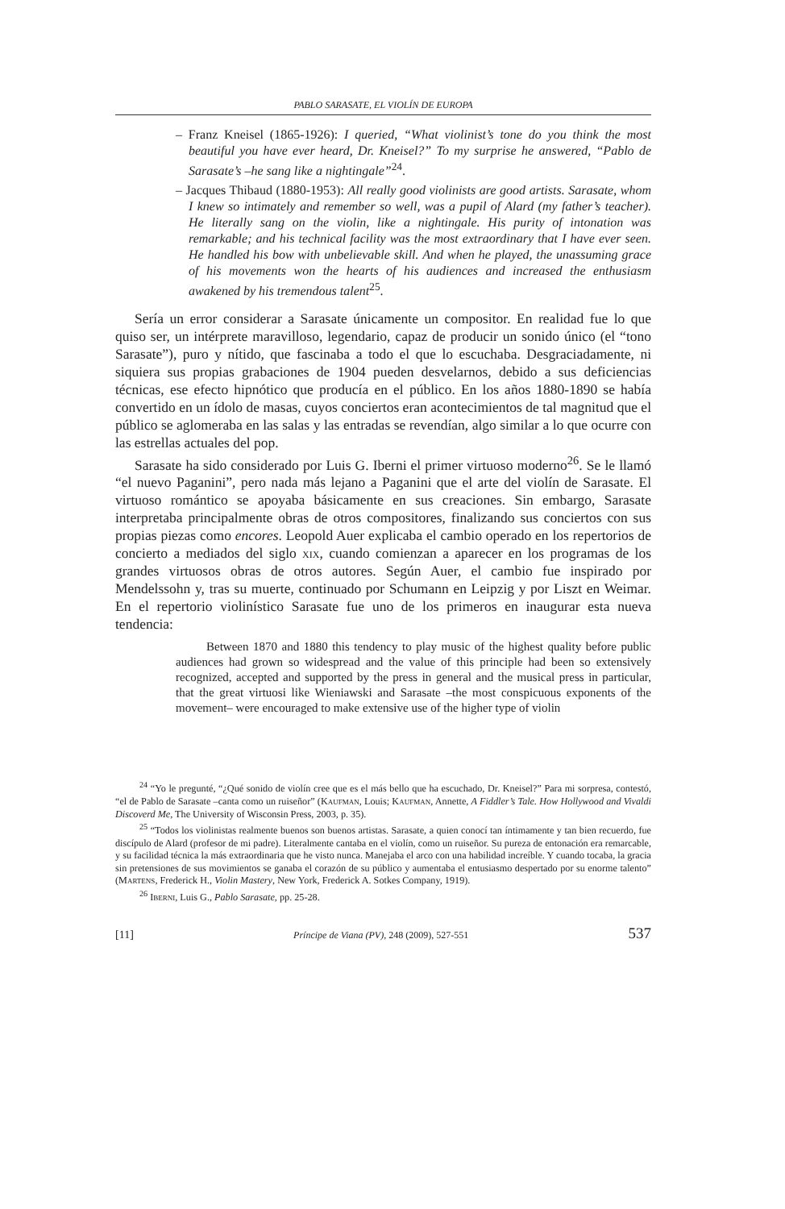PABLO SARASATE, EL VIOLÍN DE EUROPA
– Franz Kneisel (1865-1926): I queried, “What violinist’s tone do you think the most beautiful you have ever heard, Dr. Kneisel?” To my surprise he answered, “Pablo de Sarasate’s –he sang like a nightingale”<sup>24</sup>.
– Jacques Thibaud (1880-1953): All really good violinists are good artists. Sarasate, whom I knew so intimately and remember so well, was a pupil of Alard (my father’s teacher). He literally sang on the violin, like a nightingale. His purity of intonation was remarkable; and his technical facility was the most extraordinary that I have ever seen. He handled his bow with unbelievable skill. And when he played, the unassuming grace of his movements won the hearts of his audiences and increased the enthusiasm awakened by his tremendous talent<sup>25</sup>.
Sería un error considerar a Sarasate únicamente un compositor. En realidad fue lo que quiso ser, un intérprete maravilloso, legendario, capaz de producir un sonido único (el “tono Sarasate”), puro y nítido, que fascinaba a todo el que lo escuchaba. Desgraciadamente, ni siquiera sus propias grabaciones de 1904 pueden desvelarnos, debido a sus deficiencias técnicas, ese efecto hipnótico que producía en el público. En los años 1880-1890 se había convertido en un ídolo de masas, cuyos conciertos eran acontecimientos de tal magnitud que el público se aglomeraba en las salas y las entradas se revendían, algo similar a lo que ocurre con las estrellas actuales del pop.
Sarasate ha sido considerado por Luis G. Iberni el primer virtuoso moderno<sup>26</sup>. Se le llamó “el nuevo Paganini”, pero nada más lejano a Paganini que el arte del violín de Sarasate. El virtuoso romántico se apoyaba básicamente en sus creaciones. Sin embargo, Sarasate interpretaba principalmente obras de otros compositores, finalizando sus conciertos con sus propias piezas como encores. Leopold Auer explicaba el cambio operado en los repertorios de concierto a mediados del siglo xix, cuando comienzan a aparecer en los programas de los grandes virtuosos obras de otros autores. Según Auer, el cambio fue inspirado por Mendelssohn y, tras su muerte, continuado por Schumann en Leipzig y por Liszt en Weimar. En el repertorio violinístico Sarasate fue uno de los primeros en inaugurar esta nueva tendencia:
Between 1870 and 1880 this tendency to play music of the highest quality before public audiences had grown so widespread and the value of this principle had been so extensively recognized, accepted and supported by the press in general and the musical press in particular, that the great virtuosi like Wieniawski and Sarasate –the most conspicuous exponents of the movement– were encouraged to make extensive use of the higher type of violin
<sup>24</sup> “Yo le pregunté, “¿Qué sonido de violín cree que es el más bello que ha escuchado, Dr. Kneisel?” Para mi sorpresa, contestó, “el de Pablo de Sarasate –canta como un ruiseñor” (Kaufman, Louis; Kaufman, Annette, A Fiddler’s Tale. How Hollywood and Vivaldi Discoverd Me, The University of Wisconsin Press, 2003, p. 35).
<sup>25</sup> “Todos los violinistas realmente buenos son buenos artistas. Sarasate, a quien conocí tan íntimamente y tan bien recuerdo, fue discípulo de Alard (profesor de mi padre). Literalmente cantaba en el violín, como un ruiseñor. Su pureza de entonación era remarcable, y su facilidad técnica la más extraordinaria que he visto nunca. Manejaba el arco con una habilidad increíble. Y cuando tocaba, la gracia sin pretensiones de sus movimientos se ganaba el corazón de su público y aumentaba el entusiasmo despertado por su enorme talento” (Martens, Frederick H., Violin Mastery, New York, Frederick A. Sotkes Company, 1919).
<sup>26</sup> Iberni, Luis G., Pablo Sarasate, pp. 25-28.
[11] Príncipe de Viana (PV), 248 (2009), 527-551 537